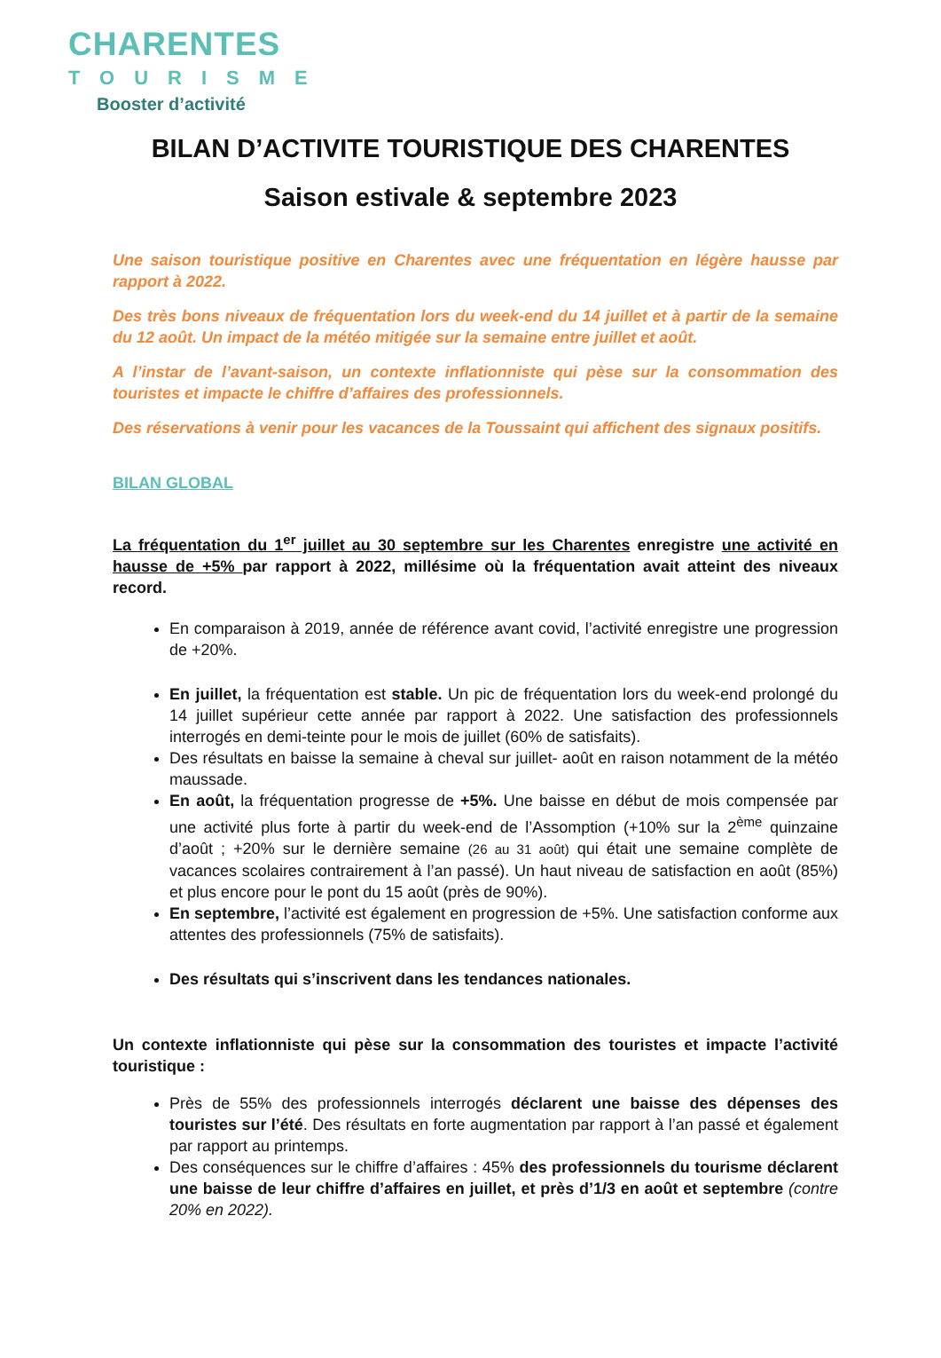CHARENTES
TOURISME
Booster d’activité
BILAN D’ACTIVITE TOURISTIQUE DES CHARENTES
Saison estivale & septembre 2023
Une saison touristique positive en Charentes avec une fréquentation en légère hausse par rapport à 2022.
Des très bons niveaux de fréquentation lors du week-end du 14 juillet et à partir de la semaine du 12 août. Un impact de la météo mitigée sur la semaine entre juillet et août.
A l’instar de l’avant-saison, un contexte inflationniste qui pèse sur la consommation des touristes et impacte le chiffre d’affaires des professionnels.
Des réservations à venir pour les vacances de la Toussaint qui affichent des signaux positifs.
BILAN GLOBAL
La fréquentation du 1<sup>er</sup> juillet au 30 septembre sur les Charentes enregistre une activité en hausse de +5% par rapport à 2022, millésime où la fréquentation avait atteint des niveaux record.
En comparaison à 2019, année de référence avant covid, l’activité enregistre une progression de +20%.
En juillet, la fréquentation est stable. Un pic de fréquentation lors du week-end prolongé du 14 juillet supérieur cette année par rapport à 2022. Une satisfaction des professionnels interrogés en demi-teinte pour le mois de juillet (60% de satisfaits).
Des résultats en baisse la semaine à cheval sur juillet- août en raison notamment de la météo maussade.
En août, la fréquentation progresse de +5%. Une baisse en début de mois compensée par une activité plus forte à partir du week-end de l’Assomption (+10% sur la 2<sup>ème</sup> quinzaine d’août ; +20% sur le dernière semaine (26 au 31 août) qui était une semaine complète de vacances scolaires contrairement à l’an passé). Un haut niveau de satisfaction en août (85%) et plus encore pour le pont du 15 août (près de 90%).
En septembre, l’activité est également en progression de +5%. Une satisfaction conforme aux attentes des professionnels (75% de satisfaits).
Des résultats qui s’inscrivent dans les tendances nationales.
Un contexte inflationniste qui pèse sur la consommation des touristes et impacte l’activité touristique :
Près de 55% des professionnels interrogés déclarent une baisse des dépenses des touristes sur l’été. Des résultats en forte augmentation par rapport à l’an passé et également par rapport au printemps.
Des conséquences sur le chiffre d’affaires : 45% des professionnels du tourisme déclarent une baisse de leur chiffre d’affaires en juillet, et près d’1/3 en août et septembre (contre 20% en 2022).